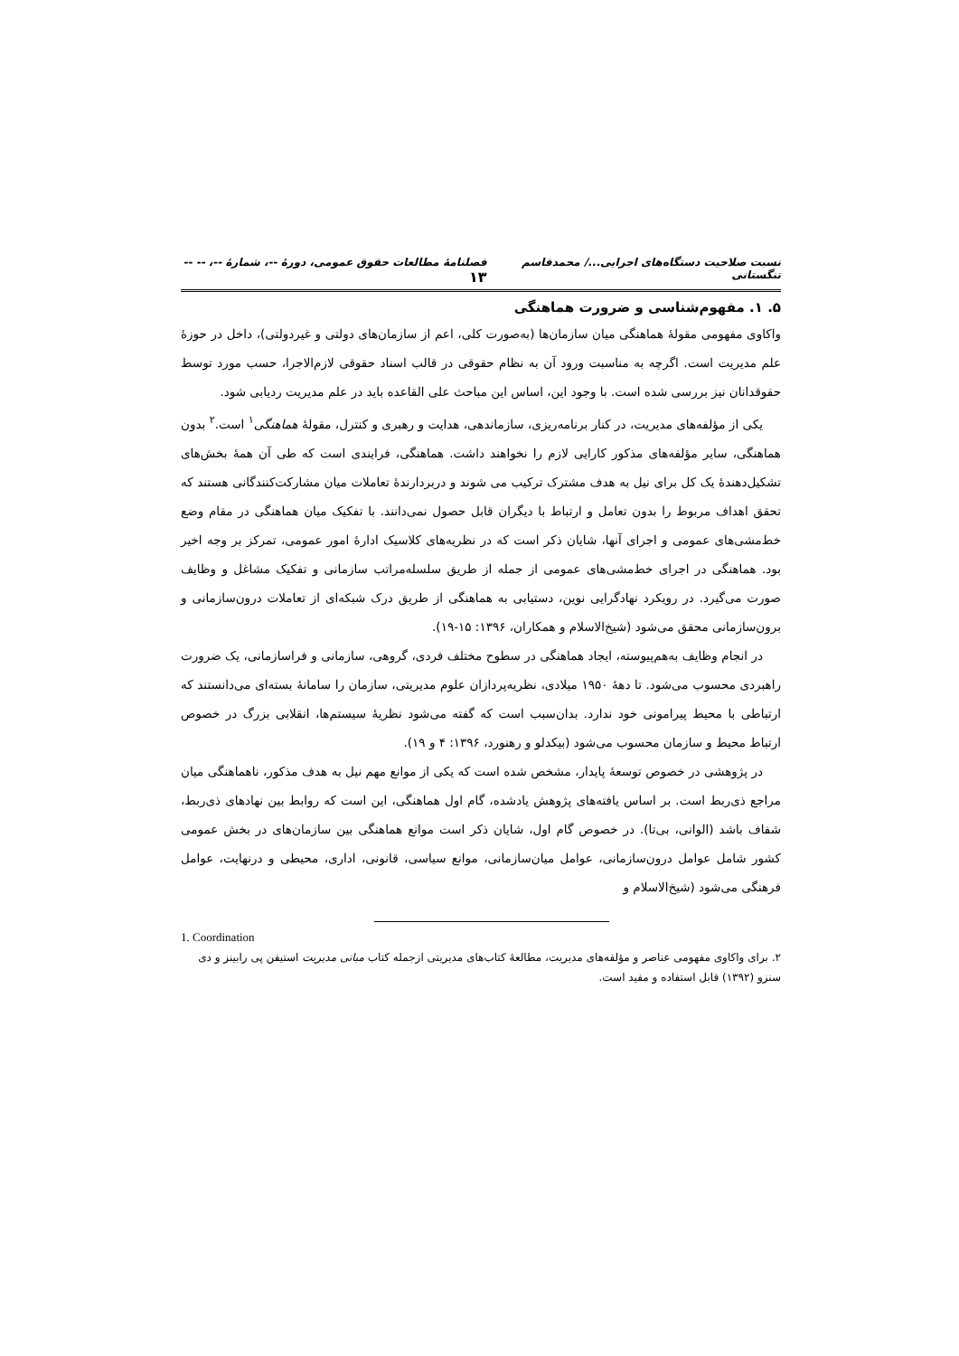نسبت صلاحیت دستگاه‌های اجرایی.../ محمدقاسم تنگستانی فصلنامهٔ مطالعات حقوق عمومی، دورهٔ --، شمارهٔ --، -- -- ۱۳
۵. ۱. مفهوم‌شناسی و ضرورت هماهنگی
واکاوی مفهومی مقولهٔ هماهنگی میان سازمان‌ها (به‌صورت کلی، اعم از سازمان‌های دولتی و غیردولتی)، داخل در حوزهٔ علم مدیریت است. اگرچه به مناسبت ورود آن به نظام حقوقی در قالب اسناد حقوقی لازم‌الاجرا، حسب مورد توسط حقوقدانان نیز بررسی شده است. با وجود این، اساس این مباحث علی القاعده باید در علم مدیریت ردیابی شود.
یکی از مؤلفه‌های مدیریت، در کنار برنامه‌ریزی، سازماندهی، هدایت و رهبری و کنترل، مقولهٔ هماهنگی<sup>۱</sup> است.<sup>۲</sup> بدون هماهنگی، سایر مؤلفه‌های مذکور کارایی لازم را نخواهند داشت. هماهنگی، فرایندی است که طی آن همهٔ بخش‌های تشکیل‌دهندهٔ یک کل برای نیل به هدف مشترک ترکیب می شوند و دربردارندهٔ تعاملات میان مشارکت‌کنندگانی هستند که تحقق اهداف مربوط را بدون تعامل و ارتباط با دیگران قابل حصول نمی‌دانند. با تفکیک میان هماهنگی در مقام وضع خط‌مشی‌های عمومی و اجرای آنها، شایان ذکر است که در نظریه‌های کلاسیک ادارهٔ امور عمومی، تمرکز بر وجه اخیر بود. هماهنگی در اجرای خط‌مشی‌های عمومی از جمله از طریق سلسله‌مراتب سازمانی و تفکیک مشاغل و وظایف صورت می‌گیرد. در رویکرد نهادگرایی نوین، دستیابی به هماهنگی از طریق درک شبکه‌ای از تعاملات درون‌سازمانی و برون‌سازمانی محقق می‌شود (شیخ‌الاسلام و همکاران، ۱۳۹۶: ۱۵-۱۹).
در انجام وظایف به‌هم‌پیوسته، ایجاد هماهنگی در سطوح مختلف فردی، گروهی، سازمانی و فراسازمانی، یک ضرورت راهبردی محسوب می‌شود. تا دههٔ ۱۹۵۰ میلادی، نظریه‌پردازان علوم مدیریتی، سازمان را سامانهٔ بسته‌ای می‌دانستند که ارتباطی با محیط پیرامونی خود ندارد. بدان‌سبب است که گفته می‌شود نظریهٔ سیستم‌ها، انقلابی بزرگ در خصوص ارتباط محیط و سازمان محسوب می‌شود (بیکدلو و رهنورد، ۱۳۹۶: ۴ و ۱۹).
در پژوهشی در خصوص توسعهٔ پایدار، مشخص شده است که یکی از موانع مهم نیل به هدف مذکور، ناهماهنگی میان مراجع ذی‌ربط است. بر اساس یافته‌های پژوهش یادشده، گام اول هماهنگی، این است که روابط بین نهادهای ذی‌ربط، شفاف باشد (الوانی، بی‌تا). در خصوص گام اول، شایان ذکر است موانع هماهنگی بین سازمان‌های در بخش عمومی کشور شامل عوامل درون‌سازمانی، عوامل میان‌سازمانی، موانع سیاسی، قانونی، اداری، محیطی و درنهایت، عوامل فرهنگی می‌شود (شیخ‌الاسلام و
1. Coordination
۲. برای واکاوی مفهومی عناصر و مؤلفه‌های مدیریت، مطالعهٔ کتاب‌های مدیریتی ازجمله کتاب مبانی مدیریت استیفن پی رابینز و دی سنزو (۱۳۹۲) قابل استفاده و مفید است.